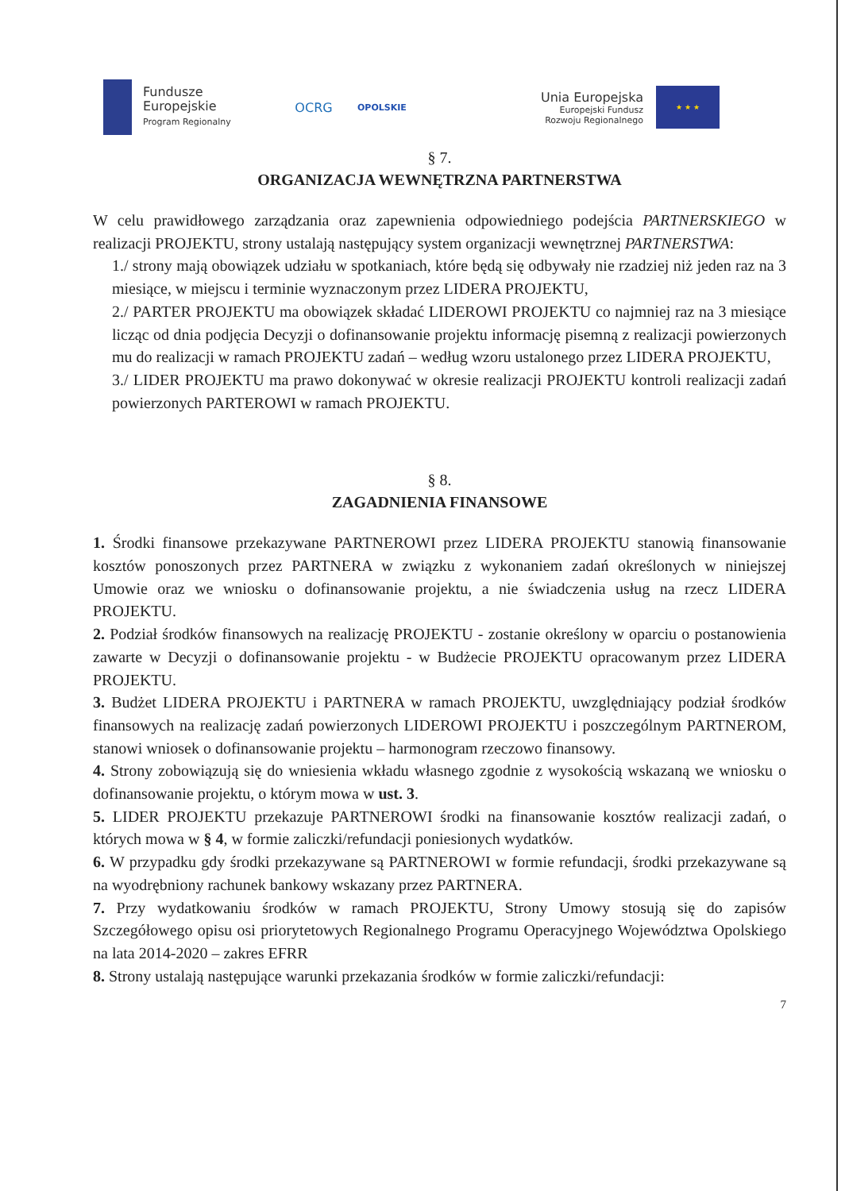Fundusze
Europejskie
Program Regionalny
OCRG
OPOLSKIE
Unia Europejska
Europejski Fundusz
Rozwoju Regionalnego
★ ★ ★
§ 7.
ORGANIZACJA WEWNĘTRZNA PARTNERSTWA
W celu prawidłowego zarządzania oraz zapewnienia odpowiedniego podejścia PARTNERSKIEGO w realizacji PROJEKTU, strony ustalają następujący system organizacji wewnętrznej PARTNERSTWA:
1./ strony mają obowiązek udziału w spotkaniach, które będą się odbywały nie rzadziej niż jeden raz na 3 miesiące, w miejscu i terminie wyznaczonym przez LIDERA PROJEKTU,
2./ PARTER PROJEKTU ma obowiązek składać LIDEROWI PROJEKTU co najmniej raz na 3 miesiące licząc od dnia podjęcia Decyzji o dofinansowanie projektu informację pisemną z realizacji powierzonych mu do realizacji w ramach PROJEKTU zadań – według wzoru ustalonego przez LIDERA PROJEKTU,
3./ LIDER PROJEKTU ma prawo dokonywać w okresie realizacji PROJEKTU kontroli realizacji zadań powierzonych PARTEROWI w ramach PROJEKTU.
§ 8.
ZAGADNIENIA FINANSOWE
1. Środki finansowe przekazywane PARTNEROWI przez LIDERA PROJEKTU stanowią finansowanie kosztów ponoszonych przez PARTNERA w związku z wykonaniem zadań określonych w niniejszej Umowie oraz we wniosku o dofinansowanie projektu, a nie świadczenia usług na rzecz LIDERA PROJEKTU.
2. Podział środków finansowych na realizację PROJEKTU - zostanie określony w oparciu o postanowienia zawarte w Decyzji o dofinansowanie projektu - w Budżecie PROJEKTU opracowanym przez LIDERA PROJEKTU.
3. Budżet LIDERA PROJEKTU i PARTNERA w ramach PROJEKTU, uwzględniający podział środków finansowych na realizację zadań powierzonych LIDEROWI PROJEKTU i poszczególnym PARTNEROM, stanowi wniosek o dofinansowanie projektu – harmonogram rzeczowo finansowy.
4. Strony zobowiązują się do wniesienia wkładu własnego zgodnie z wysokością wskazaną we wniosku o dofinansowanie projektu, o którym mowa w ust. 3.
5. LIDER PROJEKTU przekazuje PARTNEROWI środki na finansowanie kosztów realizacji zadań, o których mowa w § 4, w formie zaliczki/refundacji poniesionych wydatków.
6. W przypadku gdy środki przekazywane są PARTNEROWI w formie refundacji, środki przekazywane są na wyodrębniony rachunek bankowy wskazany przez PARTNERA.
7. Przy wydatkowaniu środków w ramach PROJEKTU, Strony Umowy stosują się do zapisów Szczegółowego opisu osi priorytetowych Regionalnego Programu Operacyjnego Województwa Opolskiego na lata 2014-2020 – zakres EFRR
8. Strony ustalają następujące warunki przekazania środków w formie zaliczki/refundacji:
7